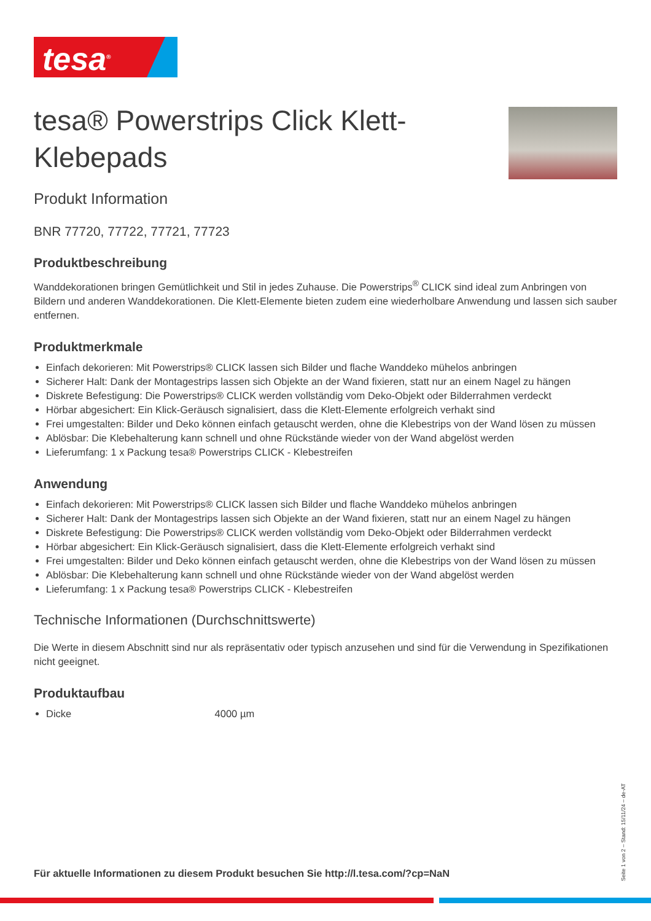tesa<sup>®</sup>
tesa® Powerstrips Click Klett-Klebepads
Produkt Information
BNR 77720, 77722, 77721, 77723
Produktbeschreibung
Wanddekorationen bringen Gemütlichkeit und Stil in jedes Zuhause. Die Powerstrips<sup>®</sup> CLICK sind ideal zum Anbringen von Bildern und anderen Wanddekorationen. Die Klett-Elemente bieten zudem eine wiederholbare Anwendung und lassen sich sauber entfernen.
Produktmerkmale
Einfach dekorieren: Mit Powerstrips® CLICK lassen sich Bilder und flache Wanddeko mühelos anbringen
Sicherer Halt: Dank der Montagestrips lassen sich Objekte an der Wand fixieren, statt nur an einem Nagel zu hängen
Diskrete Befestigung: Die Powerstrips® CLICK werden vollständig vom Deko-Objekt oder Bilderrahmen verdeckt
Hörbar abgesichert: Ein Klick-Geräusch signalisiert, dass die Klett-Elemente erfolgreich verhakt sind
Frei umgestalten: Bilder und Deko können einfach getauscht werden, ohne die Klebestrips von der Wand lösen zu müssen
Ablösbar: Die Klebehalterung kann schnell und ohne Rückstände wieder von der Wand abgelöst werden
Lieferumfang: 1 x Packung tesa® Powerstrips CLICK - Klebestreifen
Anwendung
Einfach dekorieren: Mit Powerstrips® CLICK lassen sich Bilder und flache Wanddeko mühelos anbringen
Sicherer Halt: Dank der Montagestrips lassen sich Objekte an der Wand fixieren, statt nur an einem Nagel zu hängen
Diskrete Befestigung: Die Powerstrips® CLICK werden vollständig vom Deko-Objekt oder Bilderrahmen verdeckt
Hörbar abgesichert: Ein Klick-Geräusch signalisiert, dass die Klett-Elemente erfolgreich verhakt sind
Frei umgestalten: Bilder und Deko können einfach getauscht werden, ohne die Klebestrips von der Wand lösen zu müssen
Ablösbar: Die Klebehalterung kann schnell und ohne Rückstände wieder von der Wand abgelöst werden
Lieferumfang: 1 x Packung tesa® Powerstrips CLICK - Klebestreifen
Technische Informationen (Durchschnittswerte)
Die Werte in diesem Abschnitt sind nur als repräsentativ oder typisch anzusehen und sind für die Verwendung in Spezifikationen nicht geeignet.
Produktaufbau
Dicke 4000 µm
Für aktuelle Informationen zu diesem Produkt besuchen Sie http://l.tesa.com/?cp=NaN
Seite 1 von 2 – Stand: 15/11/24 – de-AT